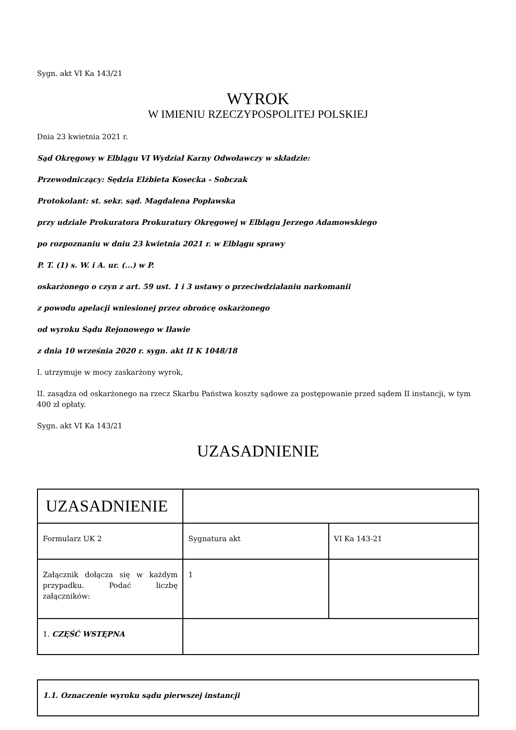Sygn. akt VI Ka 143/21
WYROK
W IMIENIU RZECZYPOSPOLITEJ POLSKIEJ
Dnia 23 kwietnia 2021 r.
Sąd Okręgowy w Elblągu VI Wydział Karny Odwoławczy w składzie:
Przewodniczący: Sędzia Elżbieta Kosecka - Sobczak
Protokolant: st. sekr. sąd. Magdalena Popławska
przy udziale Prokuratora Prokuratury Okręgowej w Elblągu Jerzego Adamowskiego
po rozpoznaniu w dniu 23 kwietnia 2021 r. w Elblągu sprawy
P. T. (1) s. W. i A. ur. (...) w P.
oskarżonego o czyn z art. 59 ust. 1 i 3 ustawy o przeciwdziałaniu narkomanii
z powodu apelacji wniesionej przez obrońcę oskarżonego
od wyroku Sądu Rejonowego w Iławie
z dnia 10 września 2020 r. sygn. akt II K 1048/18
I. utrzymuje w mocy zaskarżony wyrok,
II. zasądza od oskarżonego na rzecz Skarbu Państwa koszty sądowe za postępowanie przed sądem II instancji, w tym 400 zł opłaty.
Sygn. akt VI Ka 143/21
UZASADNIENIE
| UZASADNIENIE | | |
| Formularz UK 2 | Sygnatura akt | VI Ka 143-21 |
| Załącznik dołącza się w każdym przypadku. Podać liczbę załączników: | 1 | |
| 1. CZĘŚĆ WSTĘPNA | | |
| 1.1. Oznaczenie wyroku sądu pierwszej instancji |